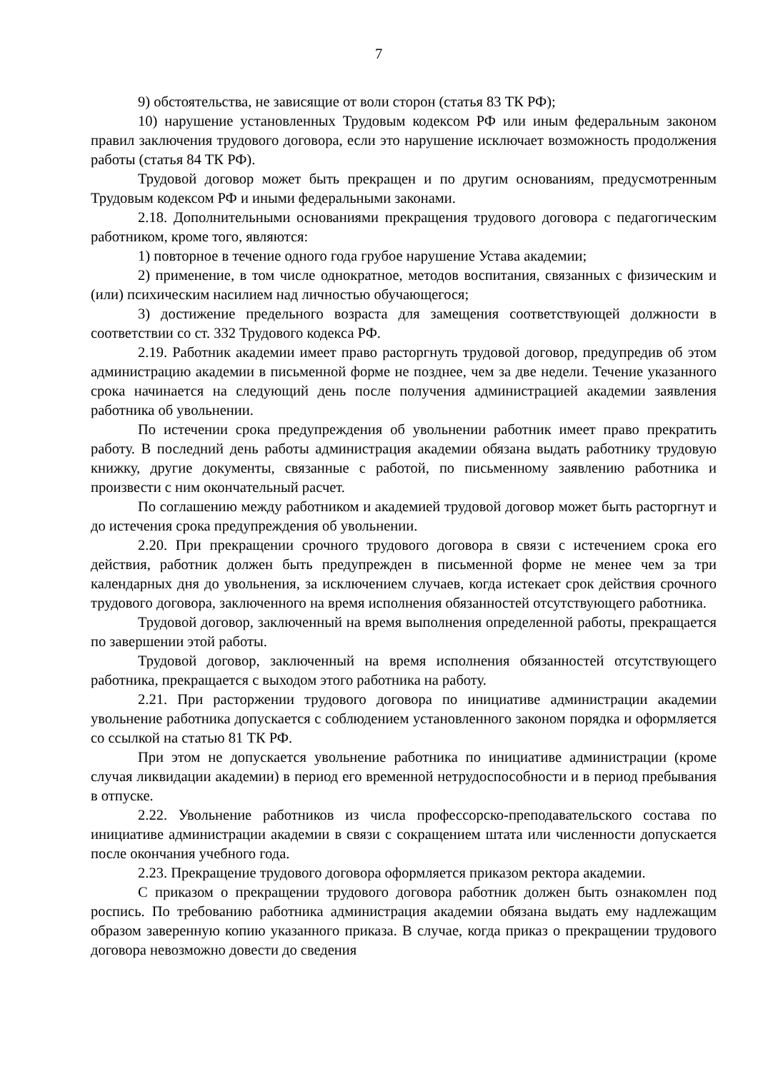7
9) обстоятельства, не зависящие от воли сторон (статья 83 ТК РФ);
10) нарушение установленных Трудовым кодексом РФ или иным федеральным законом правил заключения трудового договора, если это нарушение исключает возможность продолжения работы (статья 84 ТК РФ).
Трудовой договор может быть прекращен и по другим основаниям, предусмотренным Трудовым кодексом РФ и иными федеральными законами.
2.18. Дополнительными основаниями прекращения трудового договора с педагогическим работником, кроме того, являются:
1) повторное в течение одного года грубое нарушение Устава академии;
2) применение, в том числе однократное, методов воспитания, связанных с физическим и (или) психическим насилием над личностью обучающегося;
3) достижение предельного возраста для замещения соответствующей должности в соответствии со ст. 332 Трудового кодекса РФ.
2.19. Работник академии имеет право расторгнуть трудовой договор, предупредив об этом администрацию академии в письменной форме не позднее, чем за две недели. Течение указанного срока начинается на следующий день после получения администрацией академии заявления работника об увольнении.
По истечении срока предупреждения об увольнении работник имеет право прекратить работу. В последний день работы администрация академии обязана выдать работнику трудовую книжку, другие документы, связанные с работой, по письменному заявлению работника и произвести с ним окончательный расчет.
По соглашению между работником и академией трудовой договор может быть расторгнут и до истечения срока предупреждения об увольнении.
2.20. При прекращении срочного трудового договора в связи с истечением срока его действия, работник должен быть предупрежден в письменной форме не менее чем за три календарных дня до увольнения, за исключением случаев, когда истекает срок действия срочного трудового договора, заключенного на время исполнения обязанностей отсутствующего работника.
Трудовой договор, заключенный на время выполнения определенной работы, прекращается по завершении этой работы.
Трудовой договор, заключенный на время исполнения обязанностей отсутствующего работника, прекращается с выходом этого работника на работу.
2.21. При расторжении трудового договора по инициативе администрации академии увольнение работника допускается с соблюдением установленного законом порядка и оформляется со ссылкой на статью 81 ТК РФ.
При этом не допускается увольнение работника по инициативе администрации (кроме случая ликвидации академии) в период его временной нетрудоспособности и в период пребывания в отпуске.
2.22. Увольнение работников из числа профессорско-преподавательского состава по инициативе администрации академии в связи с сокращением штата или численности допускается после окончания учебного года.
2.23. Прекращение трудового договора оформляется приказом ректора академии.
С приказом о прекращении трудового договора работник должен быть ознакомлен под роспись. По требованию работника администрация академии обязана выдать ему надлежащим образом заверенную копию указанного приказа. В случае, когда приказ о прекращении трудового договора невозможно довести до сведения